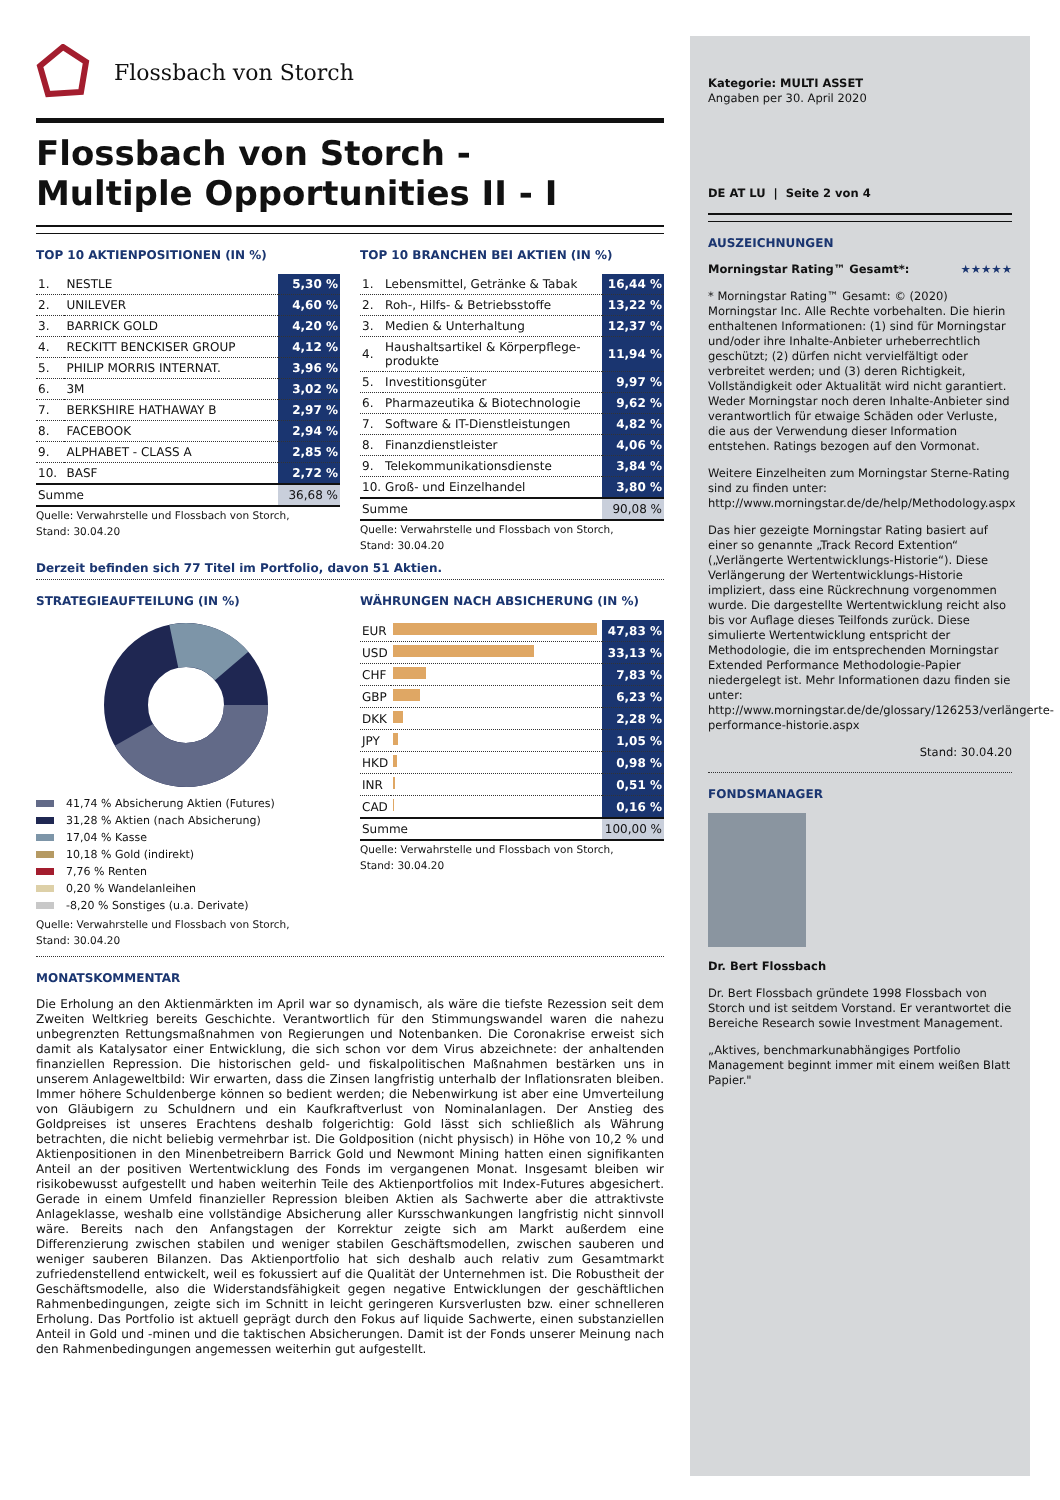Flossbach von Storch
Flossbach von Storch -
Multiple Opportunities II - I
TOP 10 AKTIENPOSITIONEN (IN %)
| 1. | NESTLE | 5,30 % |
| 2. | UNILEVER | 4,60 % |
| 3. | BARRICK GOLD | 4,20 % |
| 4. | RECKITT BENCKISER GROUP | 4,12 % |
| 5. | PHILIP MORRIS INTERNAT. | 3,96 % |
| 6. | 3M | 3,02 % |
| 7. | BERKSHIRE HATHAWAY B | 2,97 % |
| 8. | FACEBOOK | 2,94 % |
| 9. | ALPHABET - CLASS A | 2,85 % |
| 10. | BASF | 2,72 % |
| Summe | | 36,68 % |
Quelle: Verwahrstelle und Flossbach von Storch,
Stand: 30.04.20
TOP 10 BRANCHEN BEI AKTIEN (IN %)
| 1. | Lebensmittel, Getränke & Tabak | 16,44 % |
| 2. | Roh-, Hilfs- & Betriebsstoffe | 13,22 % |
| 3. | Medien & Unterhaltung | 12,37 % |
| 4. | Haushaltsartikel & Körperpflege-produkte | 11,94 % |
| 5. | Investitionsgüter | 9,97 % |
| 6. | Pharmazeutika & Biotechnologie | 9,62 % |
| 7. | Software & IT-Dienstleistungen | 4,82 % |
| 8. | Finanzdienstleister | 4,06 % |
| 9. | Telekommunikationsdienste | 3,84 % |
| 10. | Groß- und Einzelhandel | 3,80 % |
| Summe | | 90,08 % |
Quelle: Verwahrstelle und Flossbach von Storch,
Stand: 30.04.20
Derzeit befinden sich 77 Titel im Portfolio, davon 51 Aktien.
STRATEGIEAUFTEILUNG (IN %)
41,74 % Absicherung Aktien (Futures)
31,28 % Aktien (nach Absicherung)
17,04 % Kasse
10,18 % Gold (indirekt)
7,76 % Renten
0,20 % Wandelanleihen
-8,20 % Sonstiges (u.a. Derivate)
Quelle: Verwahrstelle und Flossbach von Storch,
Stand: 30.04.20
WÄHRUNGEN NACH ABSICHERUNG (IN %)
| EUR | | 47,83 % |
| USD | | 33,13 % |
| CHF | | 7,83 % |
| GBP | | 6,23 % |
| DKK | | 2,28 % |
| JPY | | 1,05 % |
| HKD | | 0,98 % |
| INR | | 0,51 % |
| CAD | | 0,16 % |
| Summe | | 100,00 % |
Quelle: Verwahrstelle und Flossbach von Storch,
Stand: 30.04.20
MONATSKOMMENTAR
Die Erholung an den Aktienmärkten im April war so dynamisch, als wäre die tiefste Rezession seit dem Zweiten Weltkrieg bereits Geschichte. Verantwortlich für den Stimmungswandel waren die nahezu unbegrenzten Rettungsmaßnahmen von Regierungen und Notenbanken. Die Coronakrise erweist sich damit als Katalysator einer Entwicklung, die sich schon vor dem Virus abzeichnete: der anhaltenden finanziellen Repression. Die historischen geld- und fiskalpolitischen Maßnahmen bestärken uns in unserem Anlageweltbild: Wir erwarten, dass die Zinsen langfristig unterhalb der Inflationsraten bleiben. Immer höhere Schuldenberge können so bedient werden; die Nebenwirkung ist aber eine Umverteilung von Gläubigern zu Schuldnern und ein Kaufkraftverlust von Nominalanlagen. Der Anstieg des Goldpreises ist unseres Erachtens deshalb folgerichtig: Gold lässt sich schließlich als Währung betrachten, die nicht beliebig vermehrbar ist. Die Goldposition (nicht physisch) in Höhe von 10,2 % und Aktienpositionen in den Minenbetreibern Barrick Gold und Newmont Mining hatten einen signifikanten Anteil an der positiven Wertentwicklung des Fonds im vergangenen Monat. Insgesamt bleiben wir risikobewusst aufgestellt und haben weiterhin Teile des Aktienportfolios mit Index-Futures abgesichert. Gerade in einem Umfeld finanzieller Repression bleiben Aktien als Sachwerte aber die attraktivste Anlageklasse, weshalb eine vollständige Absicherung aller Kursschwankungen langfristig nicht sinnvoll wäre. Bereits nach den Anfangstagen der Korrektur zeigte sich am Markt außerdem eine Differenzierung zwischen stabilen und weniger stabilen Geschäftsmodellen, zwischen sauberen und weniger sauberen Bilanzen. Das Aktienportfolio hat sich deshalb auch relativ zum Gesamtmarkt zufriedenstellend entwickelt, weil es fokussiert auf die Qualität der Unternehmen ist. Die Robustheit der Geschäftsmodelle, also die Widerstandsfähigkeit gegen negative Entwicklungen der geschäftlichen Rahmenbedingungen, zeigte sich im Schnitt in leicht geringeren Kursverlusten bzw. einer schnelleren Erholung. Das Portfolio ist aktuell geprägt durch den Fokus auf liquide Sachwerte, einen substanziellen Anteil in Gold und -minen und die taktischen Absicherungen. Damit ist der Fonds unserer Meinung nach den Rahmenbedingungen angemessen weiterhin gut aufgestellt.
Kategorie: MULTI ASSET
Angaben per 30. April 2020
DE AT LU | Seite 2 von 4
AUSZEICHNUNGEN
Morningstar Rating™ Gesamt*: ★★★★★
* Morningstar Rating™ Gesamt: © (2020) Morningstar Inc. Alle Rechte vorbehalten. Die hierin enthaltenen Informationen: (1) sind für Morningstar und/oder ihre Inhalte-Anbieter urheberrechtlich geschützt; (2) dürfen nicht vervielfältigt oder verbreitet werden; und (3) deren Richtigkeit, Vollständigkeit oder Aktualität wird nicht garantiert. Weder Morningstar noch deren Inhalte-Anbieter sind verantwortlich für etwaige Schäden oder Verluste, die aus der Verwendung dieser Information entstehen. Ratings bezogen auf den Vormonat.
Weitere Einzelheiten zum Morningstar Sterne-Rating sind zu finden unter: http://www.morningstar.de/de/help/Methodology.aspx
Das hier gezeigte Morningstar Rating basiert auf einer so genannte „Track Record Extention“ („Verlängerte Wertentwicklungs-Historie“). Diese Verlängerung der Wertentwicklungs-Historie impliziert, dass eine Rückrechnung vorgenommen wurde. Die dargestellte Wertentwicklung reicht also bis vor Auflage dieses Teilfonds zurück. Diese simulierte Wertentwicklung entspricht der Methodologie, die im entsprechenden Morningstar Extended Performance Methodologie-Papier niedergelegt ist. Mehr Informationen dazu finden sie unter: http://www.morningstar.de/de/glossary/126253/verlängerte-performance-historie.aspx
Stand: 30.04.20
FONDSMANAGER
Dr. Bert Flossbach
Dr. Bert Flossbach gründete 1998 Flossbach von Storch und ist seitdem Vorstand. Er verantwortet die Bereiche Research sowie Investment Management.
„Aktives, benchmarkunabhängiges Portfolio Management beginnt immer mit einem weißen Blatt Papier."